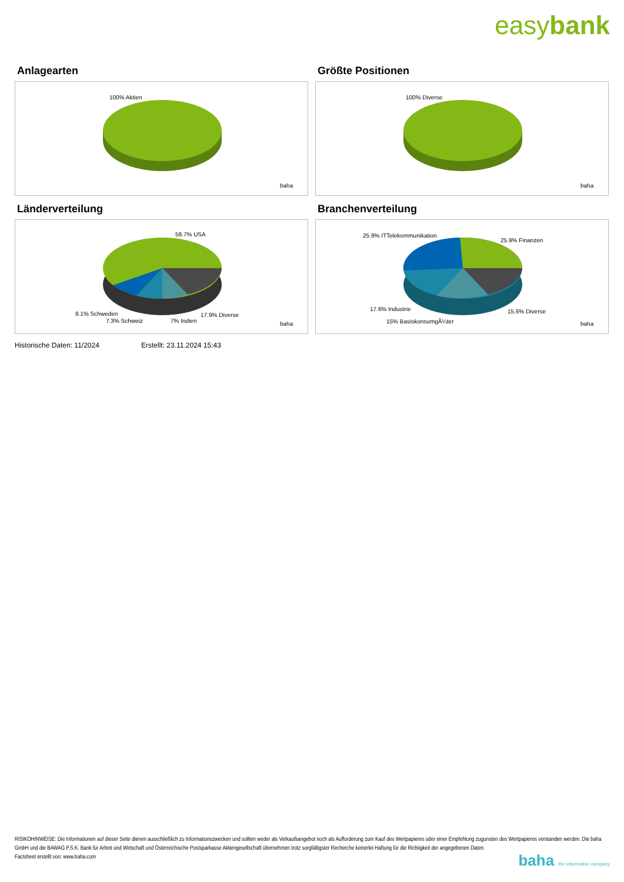easybank
Anlagearten
100% Aktien
baha
Größte Positionen
100% Diverse
baha
Länderverteilung
59.7% USA
8.1% Schweden
7.3% Schweiz
7% Indien
17.9% Diverse
baha
Branchenverteilung
25.9% ITTelekommunikation
25.9% Finanzen
17.6% Industrie
15.6% Diverse
15% BasiskonsumgÃ¼ter
baha
Historische Daten: 11/2024 Erstellt: 23.11.2024 15:43
RISIKOHINWEISE: Die Informationen auf dieser Seite dienen ausschließlich zu Informationszwecken und sollten weder als Verkaufsangebot noch als Aufforderung zum Kauf des Wertpapieres oder einer Empfehlung zugunsten des Wertpapieres verstanden werden. Die baha GmbH und die BAWAG P.S.K. Bank für Arbeit und Wirtschaft und Österreichische Postsparkasse Aktiengesellschaft übernehmen trotz sorgfältigster Recherche keinerlei Haftung für die Richtigkeit der angegebenen Daten.
Factsheet erstellt von: www.baha.com
baha the information company